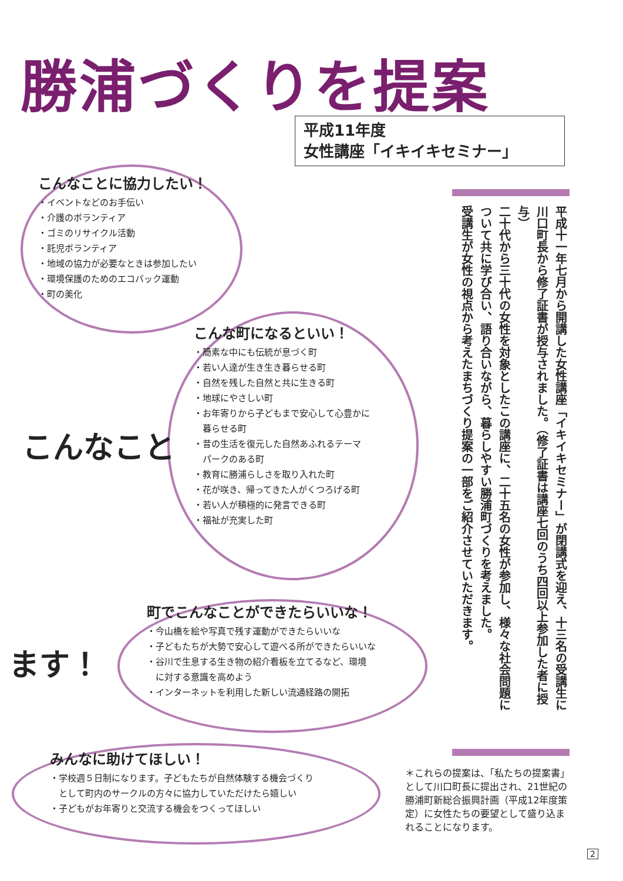勝浦づくりを提案
平成11年度
女性講座「イキイキセミナー」
こんなことに協力したい！
・イベントなどのお手伝い
・介護のボランティア
・ゴミのリサイクル活動
・託児ボランティア
・地域の協力が必要なときは参加したい
・環境保護のためのエコバック運動
・町の美化
こんな町になるといい！
・簡素な中にも伝統が息づく町
・若い人達が生き生き暮らせる町
・自然を残した自然と共に生きる町
・地球にやさしい町
・お年寄りから子どもまで安心して心豊かに
　暮らせる町
・昔の生活を復元した自然あふれるテーマ
　パークのある町
・教育に勝浦らしさを取り入れた町
・花が咲き、帰ってきた人がくつろげる町
・若い人が積極的に発言できる町
・福祉が充実した町
こんなこと
町でこんなことができたらいいな！
・今山橋を絵や写真で残す運動ができたらいいな
・子どもたちが大勢で安心して遊べる所ができたらいいな
・谷川で生息する生き物の紹介看板を立てるなど、環境
　に対する意識を高めよう
・インターネットを利用した新しい流通経路の開拓
ます！
みんなに助けてほしい！
・学校週５日制になります。子どもたちが自然体験する機会づくり
　として町内のサークルの方々に協力していただけたら嬉しい
・子どもがお年寄りと交流する機会をつくってほしい
平成十一年七月から開講した女性講座「イキイキセミナー」が閉講式を迎え、十三名の受講生に川口町長から修了証書が授与されました。（修了証書は講座七回のうち四回以上参加した者に授与）
二十代から三十代の女性を対象としたこの講座に、二十五名の女性が参加し、様々な社会問題について共に学び合い、語り合いながら、暮らしやすい勝浦町づくりを考えました。
受講生が女性の視点から考えたまちづくり提案の一部をご紹介させていただきます。
＊これらの提案は、「私たちの提案書」として川口町長に提出され、21世紀の勝浦町新総合振興計画（平成12年度策定）に女性たちの要望として盛り込まれることになります。
2